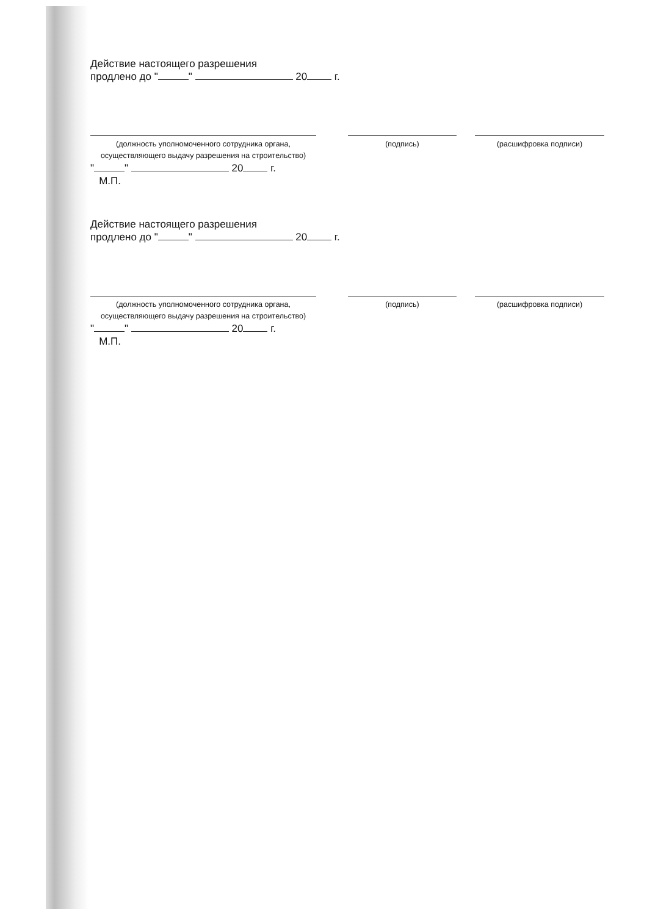Действие настоящего разрешения
продлено до " " 20 г.
(должность уполномоченного сотрудника органа, осуществляющего выдачу разрешения на строительство)
(подпись) (расшифровка подписи)
" " 20 г.
М.П.
Действие настоящего разрешения
продлено до " " 20 г.
(должность уполномоченного сотрудника органа, осуществляющего выдачу разрешения на строительство)
(подпись) (расшифровка подписи)
" " 20 г.
М.П.